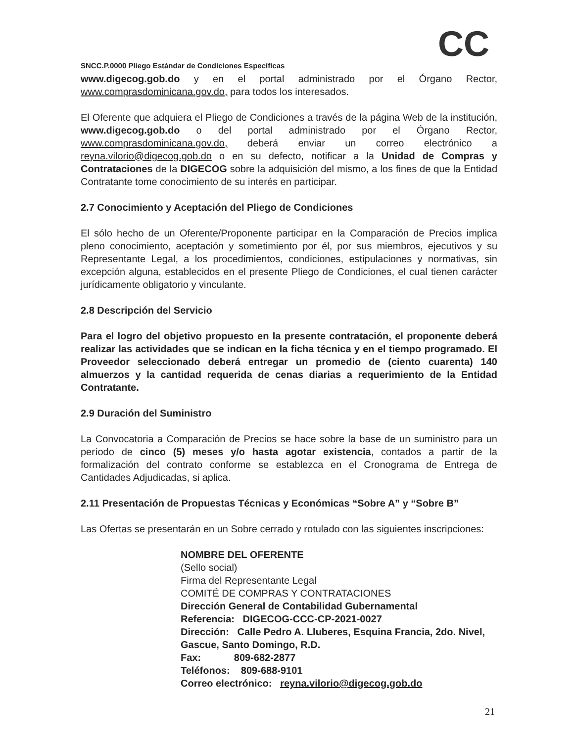CC
SNCC.P.0000 Pliego Estándar de Condiciones Específicas
www.digecog.gob.do y en el portal administrado por el Órgano Rector, www.comprasdominicana.gov.do, para todos los interesados.
El Oferente que adquiera el Pliego de Condiciones a través de la página Web de la institución, www.digecog.gob.do o del portal administrado por el Órgano Rector, www.comprasdominicana.gov.do, deberá enviar un correo electrónico a reyna.vilorio@digecog.gob.do o en su defecto, notificar a la Unidad de Compras y Contrataciones de la DIGECOG sobre la adquisición del mismo, a los fines de que la Entidad Contratante tome conocimiento de su interés en participar.
2.7 Conocimiento y Aceptación del Pliego de Condiciones
El sólo hecho de un Oferente/Proponente participar en la Comparación de Precios implica pleno conocimiento, aceptación y sometimiento por él, por sus miembros, ejecutivos y su Representante Legal, a los procedimientos, condiciones, estipulaciones y normativas, sin excepción alguna, establecidos en el presente Pliego de Condiciones, el cual tienen carácter jurídicamente obligatorio y vinculante.
2.8 Descripción del Servicio
Para el logro del objetivo propuesto en la presente contratación, el proponente deberá realizar las actividades que se indican en la ficha técnica y en el tiempo programado. El Proveedor seleccionado deberá entregar un promedio de (ciento cuarenta) 140 almuerzos y la cantidad requerida de cenas diarias a requerimiento de la Entidad Contratante.
2.9 Duración del Suministro
La Convocatoria a Comparación de Precios se hace sobre la base de un suministro para un período de cinco (5) meses y/o hasta agotar existencia, contados a partir de la formalización del contrato conforme se establezca en el Cronograma de Entrega de Cantidades Adjudicadas, si aplica.
2.11 Presentación de Propuestas Técnicas y Económicas “Sobre A” y “Sobre B”
Las Ofertas se presentarán en un Sobre cerrado y rotulado con las siguientes inscripciones:
NOMBRE DEL OFERENTE
(Sello social)
Firma del Representante Legal
COMITÉ DE COMPRAS Y CONTRATACIONES
Dirección General de Contabilidad Gubernamental
Referencia: DIGECOG-CCC-CP-2021-0027
Dirección: Calle Pedro A. Lluberes, Esquina Francia, 2do. Nivel, Gascue, Santo Domingo, R.D.
Fax: 809-682-2877
Teléfonos: 809-688-9101
Correo electrónico: reyna.vilorio@digecog.gob.do
21